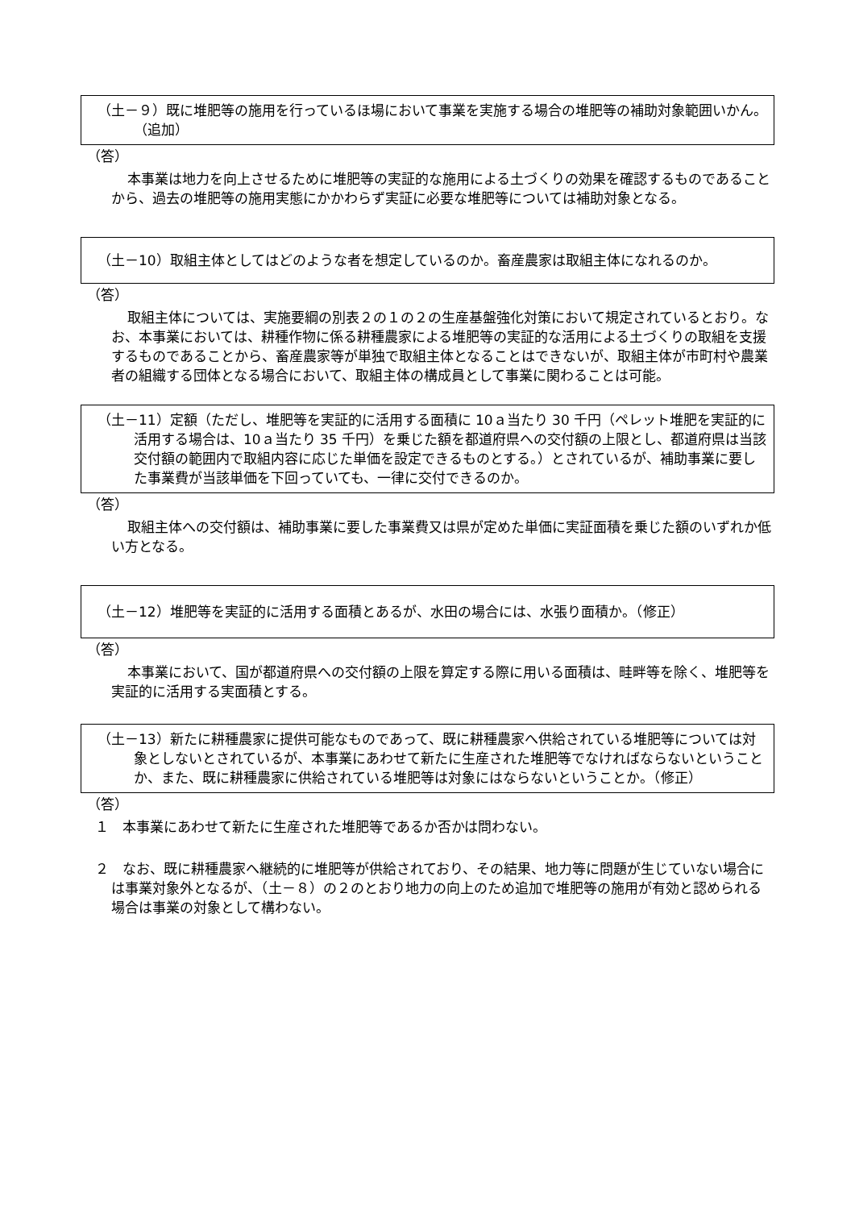（土－９）既に堆肥等の施用を行っているほ場において事業を実施する場合の堆肥等の補助対象範囲いかん。（追加）
（答）
本事業は地力を向上させるために堆肥等の実証的な施用による土づくりの効果を確認するものであることから、過去の堆肥等の施用実態にかかわらず実証に必要な堆肥等については補助対象となる。
（土－10）取組主体としてはどのような者を想定しているのか。畜産農家は取組主体になれるのか。
（答）
取組主体については、実施要綱の別表２の１の２の生産基盤強化対策において規定されているとおり。なお、本事業においては、耕種作物に係る耕種農家による堆肥等の実証的な活用による土づくりの取組を支援するものであることから、畜産農家等が単独で取組主体となることはできないが、取組主体が市町村や農業者の組織する団体となる場合において、取組主体の構成員として事業に関わることは可能。
（土－11）定額（ただし、堆肥等を実証的に活用する面積に 10ａ当たり 30 千円（ペレット堆肥を実証的に活用する場合は、10ａ当たり 35 千円）を乗じた額を都道府県への交付額の上限とし、都道府県は当該交付額の範囲内で取組内容に応じた単価を設定できるものとする。）とされているが、補助事業に要した事業費が当該単価を下回っていても、一律に交付できるのか。
（答）
取組主体への交付額は、補助事業に要した事業費又は県が定めた単価に実証面積を乗じた額のいずれか低い方となる。
（土－12）堆肥等を実証的に活用する面積とあるが、水田の場合には、水張り面積か。（修正）
（答）
本事業において、国が都道府県への交付額の上限を算定する際に用いる面積は、畦畔等を除く、堆肥等を実証的に活用する実面積とする。
（土－13）新たに耕種農家に提供可能なものであって、既に耕種農家へ供給されている堆肥等については対象としないとされているが、本事業にあわせて新たに生産された堆肥等でなければならないということか、また、既に耕種農家に供給されている堆肥等は対象にはならないということか。（修正）
（答）
１　本事業にあわせて新たに生産された堆肥等であるか否かは問わない。
２　なお、既に耕種農家へ継続的に堆肥等が供給されており、その結果、地力等に問題が生じていない場合には事業対象外となるが、（土－８）の２のとおり地力の向上のため追加で堆肥等の施用が有効と認められる場合は事業の対象として構わない。